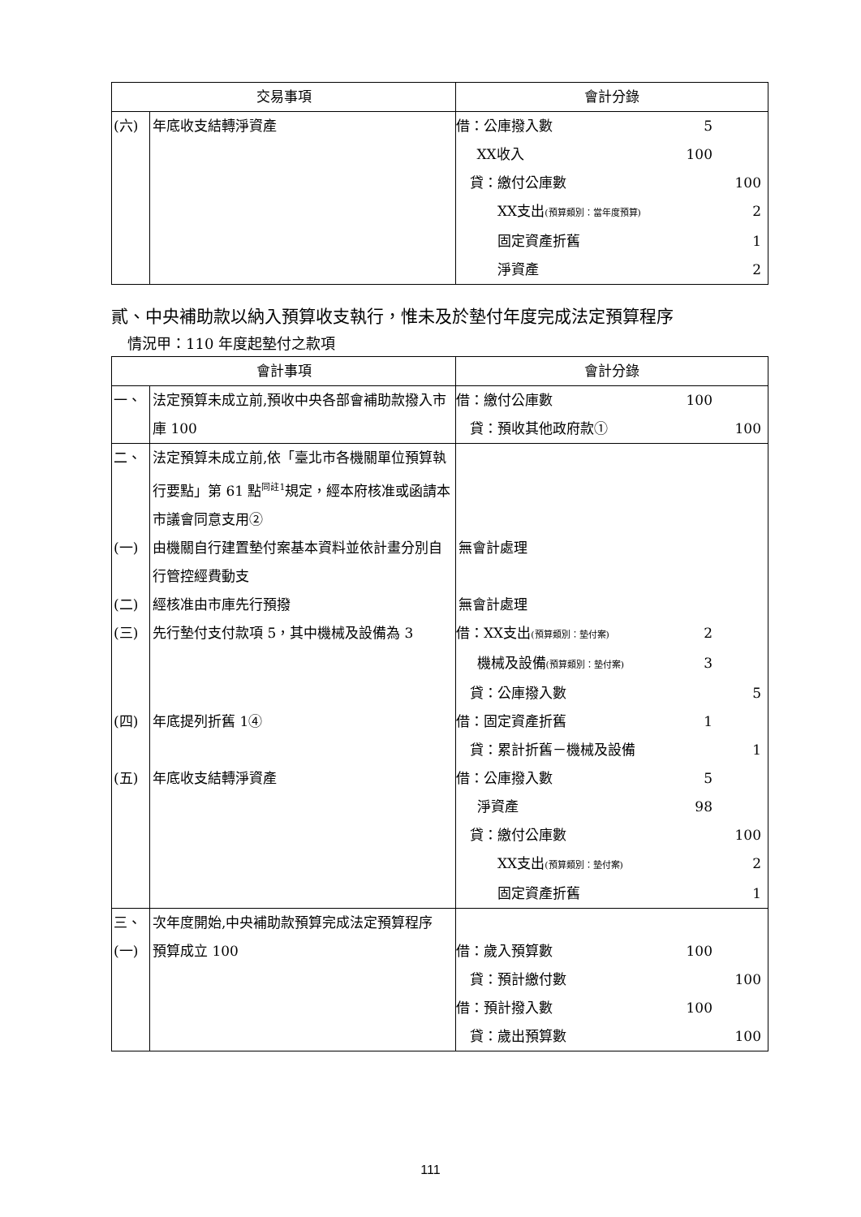| 交易事項 | | 會計分錄 |
| --- | --- | --- |
| (六) | 年底收支結轉淨資產 | 借：公庫撥入數 5 XX收入 100 貸：繳付公庫數 100 XX支出 (預算類別：當年度預算) 2 固定資產折舊 1 淨資產 2 |
貳、中央補助款以納入預算收支執行，惟未及於墊付年度完成法定預算程序
情況甲：110 年度起墊付之款項
| 會計事項 | | 會計分錄 |
| --- | --- | --- |
| 一、 | 法定預算未成立前,預收中央各部會補助款撥入市庫 100 | 借：繳付公庫數 100 貸：預收其他政府款① 100 |
| 二、 | 法定預算未成立前,依「臺北市各機關單位預算執行要點」第 61 點<sup>同註1</sup>規定，經本府核准或函請本市議會同意支用② | |
| (一) | 由機關自行建置墊付案基本資料並依計畫分別自行管控經費動支 | 無會計處理 |
| (二) | 經核准由市庫先行預撥 | 無會計處理 |
| (三) | 先行墊付支付款項 5，其中機械及設備為 3 | 借：XX支出 (預算類別：墊付案) 2 機械及設備 (預算類別：墊付案) 3 貸：公庫撥入數 5 |
| (四) | 年底提列折舊 1④ | 借：固定資產折舊 1 貸：累計折舊－機械及設備 1 |
| (五) | 年底收支結轉淨資產 | 借：公庫撥入數 5 淨資產 98 貸：繳付公庫數 100 XX支出 (預算類別：墊付案) 2 固定資產折舊 1 |
| 三、 | 次年度開始,中央補助款預算完成法定預算程序 | |
| (一) | 預算成立 100 | 借：歲入預算數 100 貸：預計繳付數 100 借：預計撥入數 100 貸：歲出預算數 100 |
111